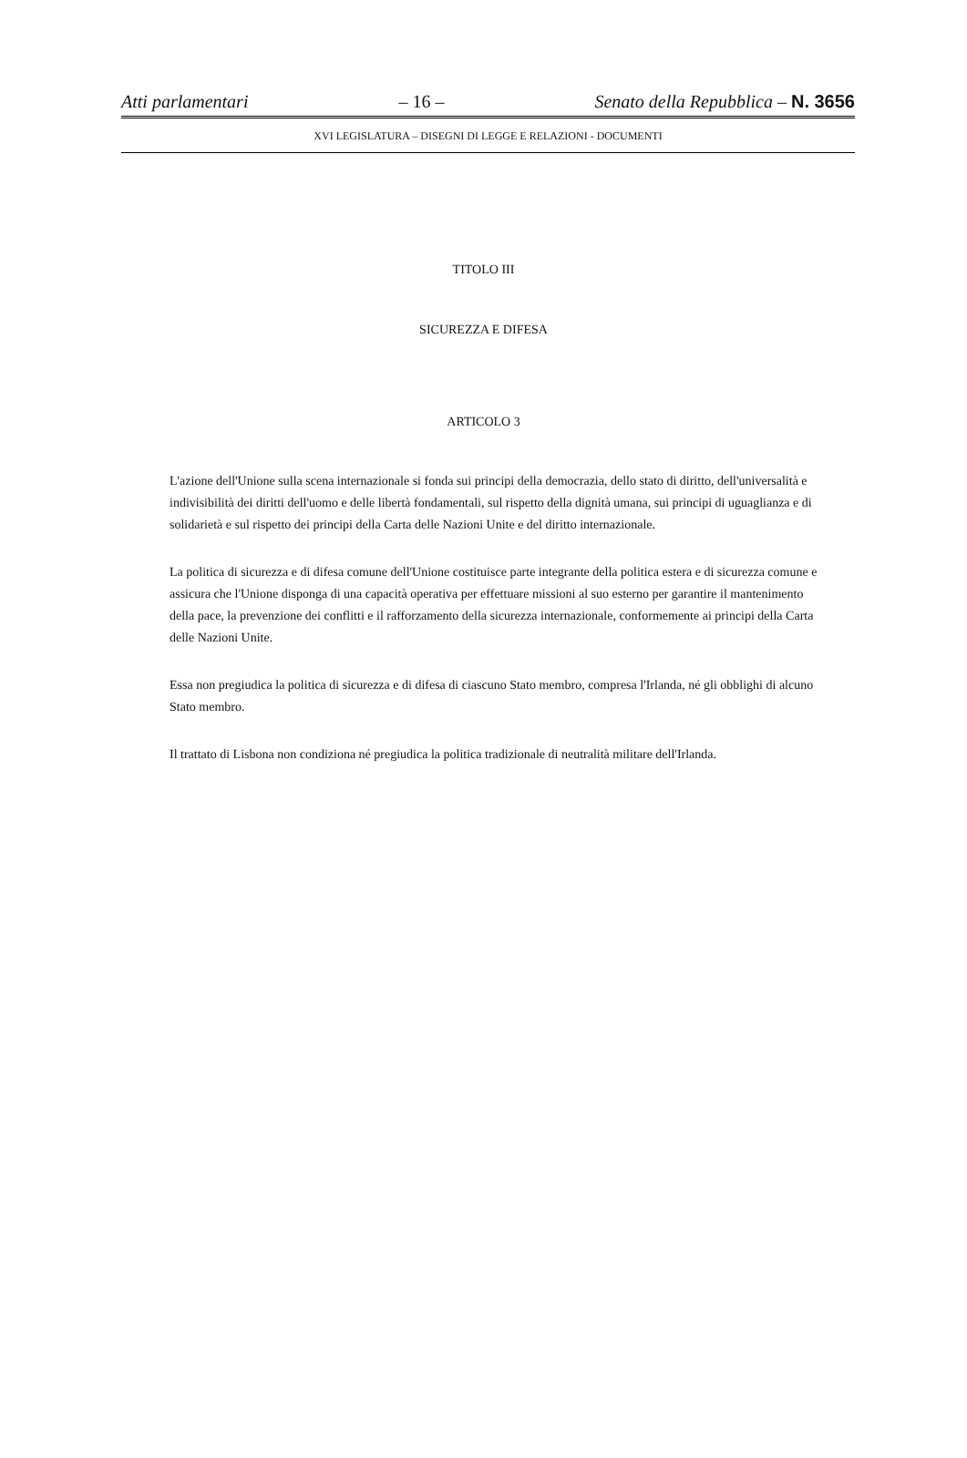Atti parlamentari – 16 – Senato della Repubblica – N. 3656
XVI LEGISLATURA – DISEGNI DI LEGGE E RELAZIONI - DOCUMENTI
TITOLO III
SICUREZZA E DIFESA
ARTICOLO 3
L'azione dell'Unione sulla scena internazionale si fonda sui principi della democrazia, dello stato di diritto, dell'universalità e indivisibilità dei diritti dell'uomo e delle libertà fondamentali, sul rispetto della dignità umana, sui principi di uguaglianza e di solidarietà e sul rispetto dei principi della Carta delle Nazioni Unite e del diritto internazionale.
La politica di sicurezza e di difesa comune dell'Unione costituisce parte integrante della politica estera e di sicurezza comune e assicura che l'Unione disponga di una capacità operativa per effettuare missioni al suo esterno per garantire il mantenimento della pace, la prevenzione dei conflitti e il rafforzamento della sicurezza internazionale, conformemente ai principi della Carta delle Nazioni Unite.
Essa non pregiudica la politica di sicurezza e di difesa di ciascuno Stato membro, compresa l'Irlanda, né gli obblighi di alcuno Stato membro.
Il trattato di Lisbona non condiziona né pregiudica la politica tradizionale di neutralità militare dell'Irlanda.